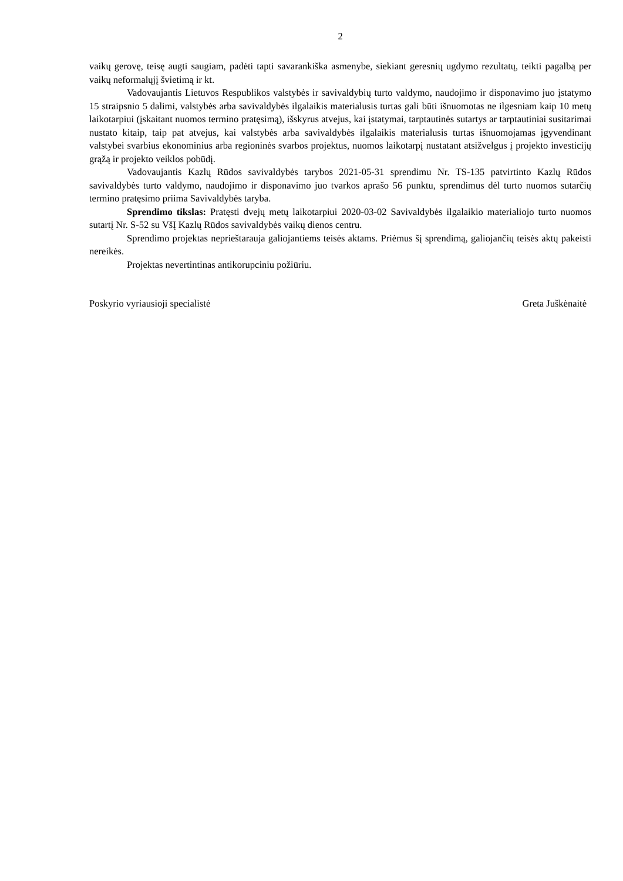2
vaikų gerovę, teisę augti saugiam, padėti tapti savarankiška asmenybe, siekiant geresnių ugdymo rezultatų, teikti pagalbą per vaikų neformalųjį švietimą ir kt.
Vadovaujantis Lietuvos Respublikos valstybės ir savivaldybių turto valdymo, naudojimo ir disponavimo juo įstatymo 15 straipsnio 5 dalimi, valstybės arba savivaldybės ilgalaikis materialusis turtas gali būti išnuomotas ne ilgesniam kaip 10 metų laikotarpiui (įskaitant nuomos termino pratęsimą), išskyrus atvejus, kai įstatymai, tarptautinės sutartys ar tarptautiniai susitarimai nustato kitaip, taip pat atvejus, kai valstybės arba savivaldybės ilgalaikis materialusis turtas išnuomojamas įgyvendinant valstybei svarbius ekonominius arba regioninės svarbos projektus, nuomos laikotarpį nustatant atsižvelgus į projekto investicijų grąžą ir projekto veiklos pobūdį.
Vadovaujantis Kazlų Rūdos savivaldybės tarybos 2021-05-31 sprendimu Nr. TS-135 patvirtinto Kazlų Rūdos savivaldybės turto valdymo, naudojimo ir disponavimo juo tvarkos aprašo 56 punktu, sprendimus dėl turto nuomos sutarčių termino pratęsimo priima Savivaldybės taryba.
Sprendimo tikslas: Pratęsti dvejų metų laikotarpiui 2020-03-02 Savivaldybės ilgalaikio materialiojo turto nuomos sutartį Nr. S-52 su VšĮ Kazlų Rūdos savivaldybės vaikų dienos centru.
Sprendimo projektas neprieštarauja galiojantiems teisės aktams. Priėmus šį sprendimą, galiojančių teisės aktų pakeisti nereikės.
Projektas nevertintinas antikorupciniu požiūriu.
Poskyrio vyriausioji specialistė Greta Juškėnaitė